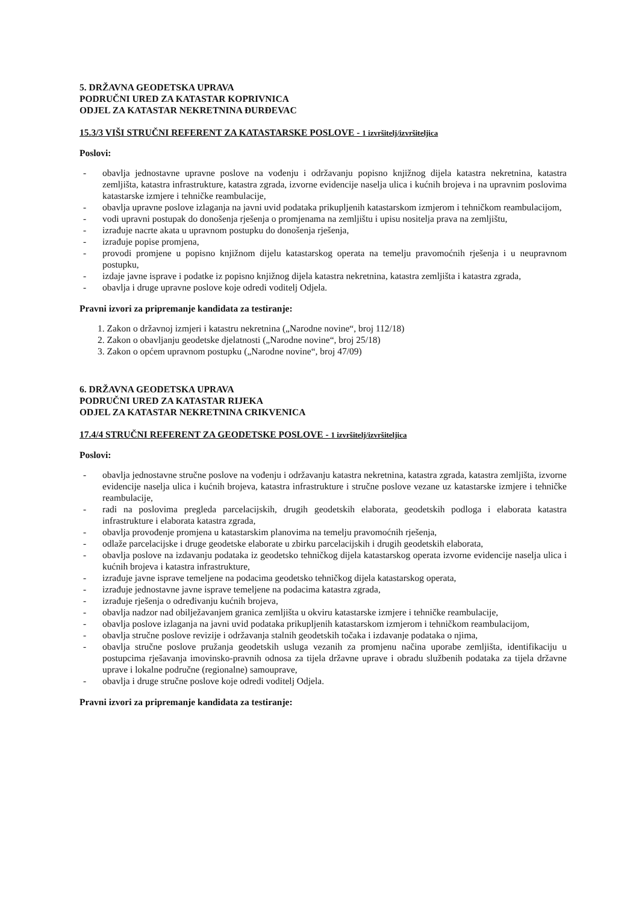5. DRŽAVNA GEODETSKA UPRAVA
PODRUČNI URED ZA KATASTAR KOPRIVNICA
ODJEL ZA KATASTAR NEKRETNINA ĐURĐEVAC
15.3/3 VIŠI STRUČNI REFERENT ZA KATASTARSKE POSLOVE - 1 izvršitelj/izvršiteljica
Poslovi:
- obavlja jednostavne upravne poslove na vođenju i održavanju popisno knjižnog dijela katastra nekretnina, katastra zemljišta, katastra infrastrukture, katastra zgrada, izvorne evidencije naselja ulica i kućnih brojeva i na upravnim poslovima katastarske izmjere i tehničke reambulacije,
- obavlja upravne poslove izlaganja na javni uvid podataka prikupljenih katastarskom izmjerom i tehničkom reambulacijom,
- vodi upravni postupak do donošenja rješenja o promjenama na zemljištu i upisu nositelja prava na zemljištu,
- izrađuje nacrte akata u upravnom postupku do donošenja rješenja,
- izrađuje popise promjena,
- provodi promjene u popisno knjižnom dijelu katastarskog operata na temelju pravomoćnih rješenja i u neupravnom postupku,
- izdaje javne isprave i podatke iz popisno knjižnog dijela katastra nekretnina, katastra zemljišta i katastra zgrada,
- obavlja i druge upravne poslove koje odredi voditelj Odjela.
Pravni izvori za pripremanje kandidata za testiranje:
1. Zakon o državnoj izmjeri i katastru nekretnina („Narodne novine“, broj 112/18)
2. Zakon o obavljanju geodetske djelatnosti („Narodne novine“, broj 25/18)
3. Zakon o općem upravnom postupku („Narodne novine“, broj 47/09)
6. DRŽAVNA GEODETSKA UPRAVA
PODRUČNI URED ZA KATASTAR RIJEKA
ODJEL ZA KATASTAR NEKRETNINA CRIKVENICA
17.4/4 STRUČNI REFERENT ZA GEODETSKE POSLOVE - 1 izvršitelj/izvršiteljica
Poslovi:
- obavlja jednostavne stručne poslove na vođenju i održavanju katastra nekretnina, katastra zgrada, katastra zemljišta, izvorne evidencije naselja ulica i kućnih brojeva, katastra infrastrukture i stručne poslove vezane uz katastarske izmjere i tehničke reambulacije,
- radi na poslovima pregleda parcelacijskih, drugih geodetskih elaborata, geodetskih podloga i elaborata katastra infrastrukture i elaborata katastra zgrada,
- obavlja provođenje promjena u katastarskim planovima na temelju pravomoćnih rješenja,
- odlaže parcelacijske i druge geodetske elaborate u zbirku parcelacijskih i drugih geodetskih elaborata,
- obavlja poslove na izdavanju podataka iz geodetsko tehničkog dijela katastarskog operata izvorne evidencije naselja ulica i kućnih brojeva i katastra infrastrukture,
- izrađuje javne isprave temeljene na podacima geodetsko tehničkog dijela katastarskog operata,
- izrađuje jednostavne javne isprave temeljene na podacima katastra zgrada,
- izrađuje rješenja o određivanju kućnih brojeva,
- obavlja nadzor nad obilježavanjem granica zemljišta u okviru katastarske izmjere i tehničke reambulacije,
- obavlja poslove izlaganja na javni uvid podataka prikupljenih katastarskom izmjerom i tehničkom reambulacijom,
- obavlja stručne poslove revizije i održavanja stalnih geodetskih točaka i izdavanje podataka o njima,
- obavlja stručne poslove pružanja geodetskih usluga vezanih za promjenu načina uporabe zemljišta, identifikaciju u postupcima rješavanja imovinsko-pravnih odnosa za tijela državne uprave i obradu službenih podataka za tijela državne uprave i lokalne područne (regionalne) samouprave,
- obavlja i druge stručne poslove koje odredi voditelj Odjela.
Pravni izvori za pripremanje kandidata za testiranje: